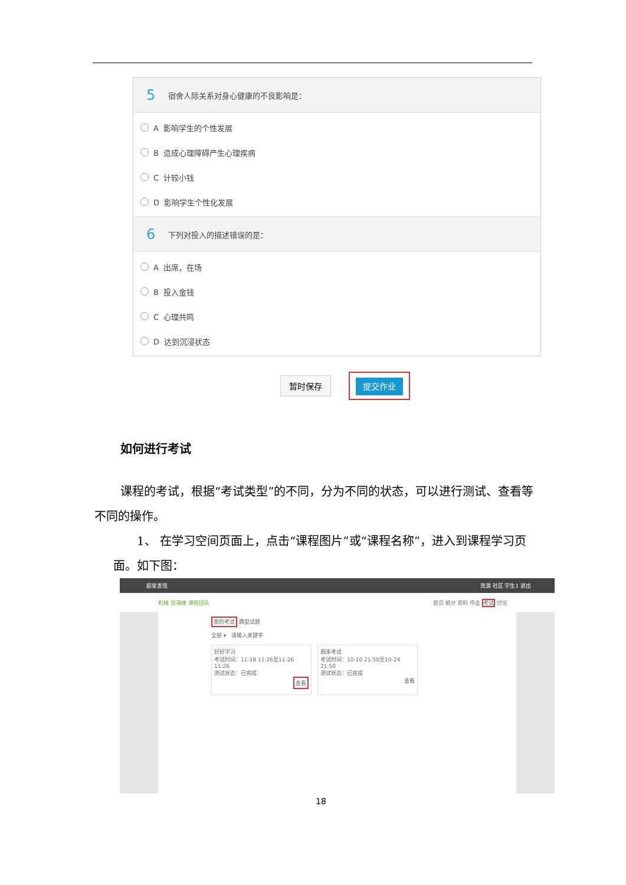5 宿舍人际关系对身心健康的不良影响是：
A 影响学生的个性发展
B 造成心理障碍产生心理疾病
C 计较小钱
D 影响学生个性化发展
6 下列对投入的描述错误的是：
A 出席，在场
B 投入金钱
C 心理共鸣
D 达到沉浸状态
暂时保存 提交作业
如何进行考试
课程的考试，根据“考试类型”的不同，分为不同的状态，可以进行测试、查看等不同的操作。
1、 在学习空间页面上，点击“课程图片”或“课程名称”，进入到课程学习页面。如下图：
超星发现 资源 社区 学生1 退出
机械 资海峰 课程团队 首页 统计 资料 作业 考试 讨论
我的考试 典型试题
全部 ▾ 请输入关键字
好好学习
考试时间：11-18 11:26至11-26 11:26
测试状态：已完成
查看
期末考试
考试时间：10-10 21:50至10-24 21:50
测试状态：已完成
查看
18